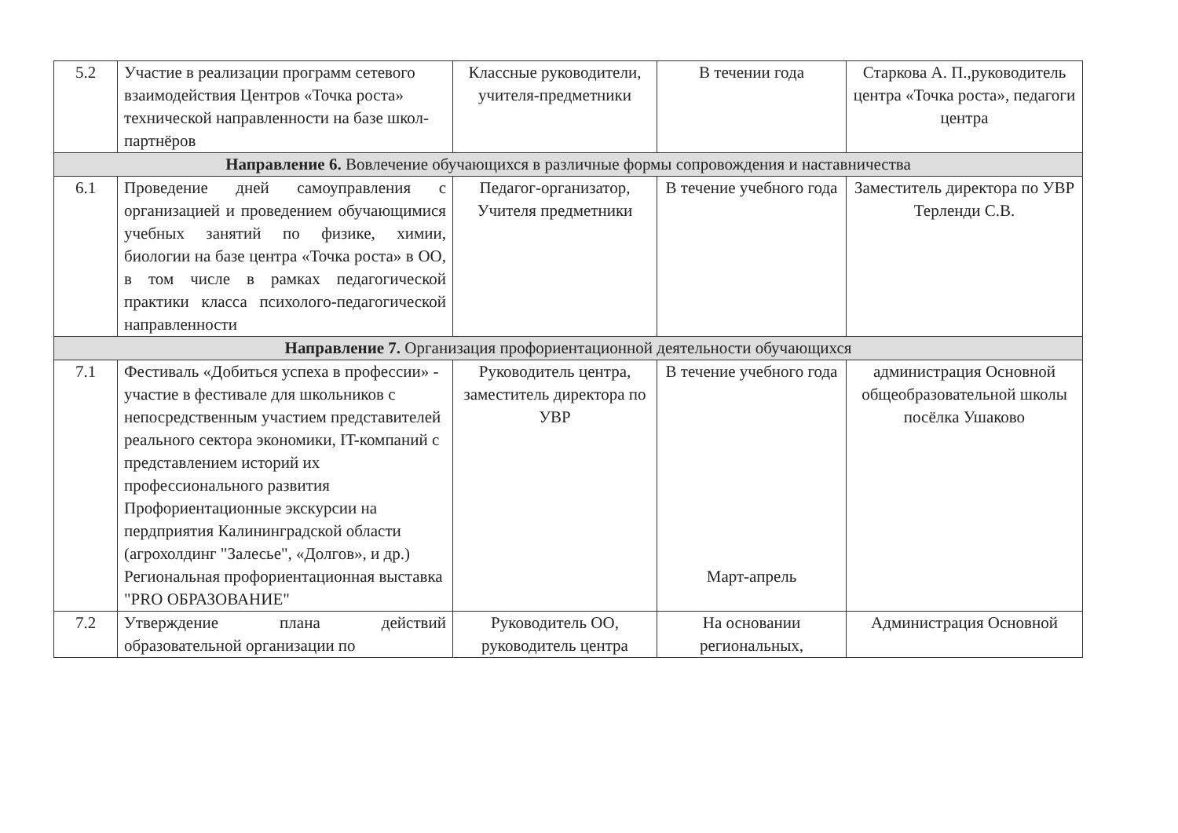| 5.2 | Участие в реализации программ сетевого взаимодействия Центров «Точка роста» технической направленности на базе школ-партнёров | Классные руководители, учителя-предметники | В течении года | Старкова А. П.,руководитель центра «Точка роста», педагоги центра |
| Направление 6. Вовлечение обучающихся в различные формы сопровождения и наставничества | | | | |
| 6.1 | Проведение дней самоуправления с организацией и проведением обучающимися учебных занятий по физике, химии, биологии на базе центра «Точка роста» в ОО, в том числе в рамках педагогической практики класса психолого-педагогической направленности | Педагог-организатор, Учителя предметники | В течение учебного года | Заместитель директора по УВР Терленди С.В. |
| Направление 7. Организация профориентационной деятельности обучающихся | | | | |
| 7.1 | Фестиваль «Добиться успеха в профессии» - участие в фестивале для школьников с непосредственным участием представителей реального сектора экономики, IT-компаний с представлением историй их профессионального развития Профориентационные экскурсии на пердприятия Калининградской области (агрохолдинг "Залесье", «Долгов», и др.) Региональная профориентационная выставка "PRO ОБРАЗОВАНИЕ" | Руководитель центра, заместитель директора по УВР | В течение учебного года Март-апрель | администрация Основной общеобразовательной школы посёлка Ушаково |
| 7.2 | Утверждение плана действий образовательной организации по | Руководитель ОО, руководитель центра | На основании региональных, | Администрация Основной |